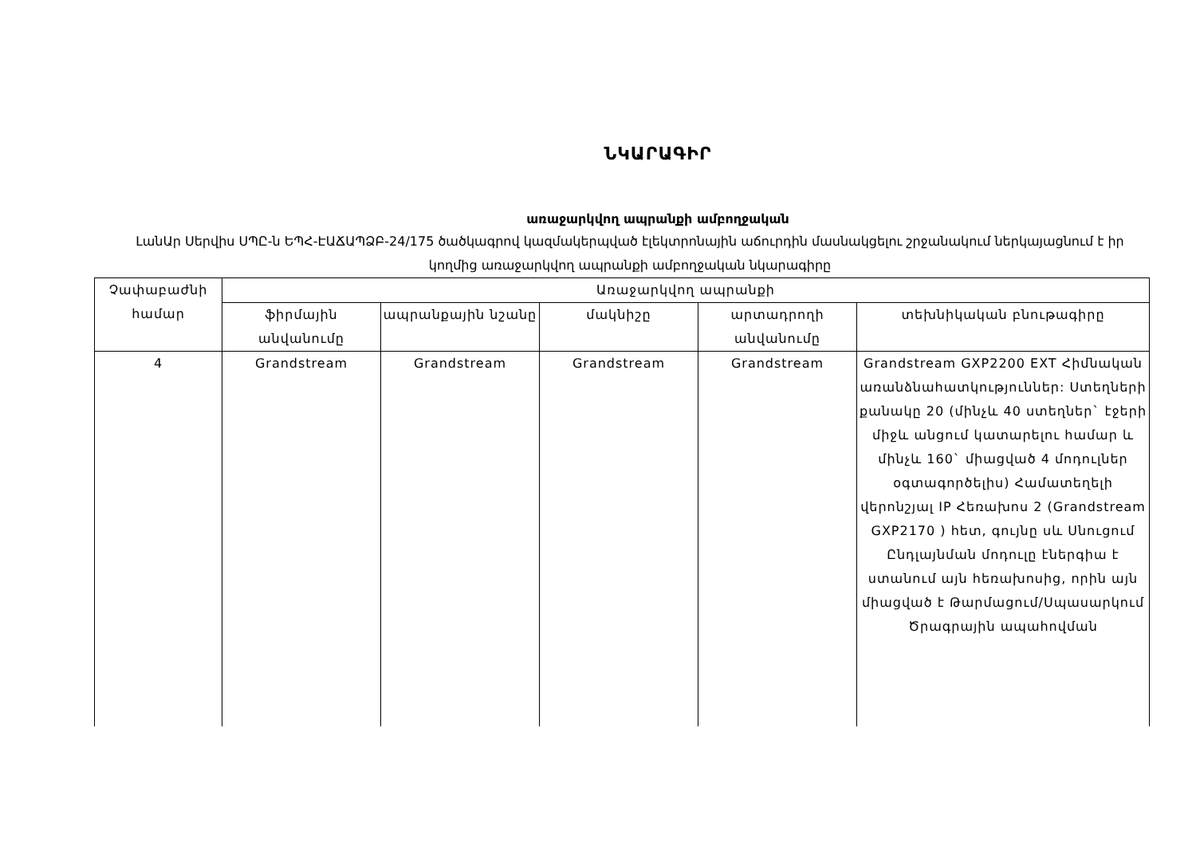ՆԿԱՐԱԳԻՐ
առաջարկվող ապրանքի ամբողջական
ԼանԱր Սերվիս ՍՊԸ-ն ԵՊՀ-ԷԱՃԱՊՁԲ-24/175 ծածկագրով կազմակերպված էլեկտրոնային աճուրդին մասնակցելու շրջանակում ներկայացնում է իր կողմից առաջարկվող ապրանքի ամբողջական նկարագիրը
| Չափաբաժնի համար | Առաջարկվող ապրանքի | | | | |
| --- | --- | --- | --- | --- | --- |
| | ֆիրմային անվանումը | ապրանքային նշանը | մակնիշը | արտադրողի անվանումը | տեխնիկական բնութագիրը |
| 4 | Grandstream | Grandstream | Grandstream | Grandstream | Grandstream GXP2200 EXT Հիմնական առանձնահատկություններ: Ստեղների քանակը 20 (մինչև 40 ստեղներ` էջերի միջև անցում կատարելու համար և մինչև 160` միացված 4 մոդուլներ օգտագործելիս) Համատեղելի վերոնշյալ IP Հեռախոս 2 (Grandstream GXP2170 ) հետ, գույնը սև Սնուցում Ընդլայնման մոդուլը էներգիա է ստանում այն հեռախոսից, որին այն միացված է Թարմացում/Սպասարկում Ծրագրային ապահովման |